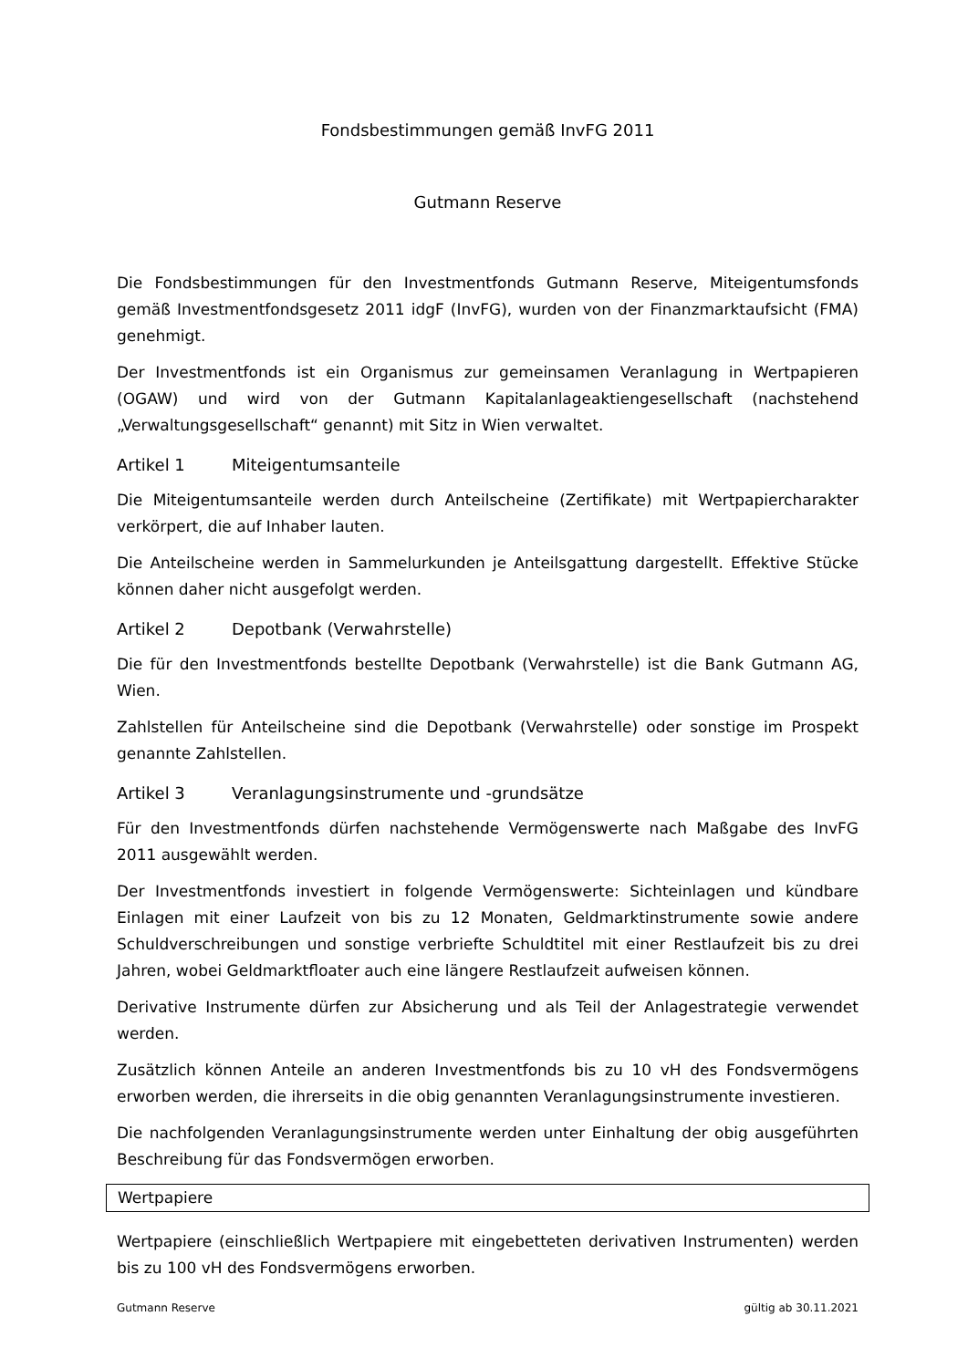Fondsbestimmungen gemäß InvFG 2011
Gutmann Reserve
Die Fondsbestimmungen für den Investmentfonds Gutmann Reserve, Miteigentumsfonds gemäß Investmentfondsgesetz 2011 idgF (InvFG), wurden von der Finanzmarktaufsicht (FMA) genehmigt.
Der Investmentfonds ist ein Organismus zur gemeinsamen Veranlagung in Wertpapieren (OGAW) und wird von der Gutmann Kapitalanlageaktiengesellschaft (nachstehend „Verwaltungsgesellschaft“ genannt) mit Sitz in Wien verwaltet.
Artikel 1 Miteigentumsanteile
Die Miteigentumsanteile werden durch Anteilscheine (Zertifikate) mit Wertpapiercharakter verkörpert, die auf Inhaber lauten.
Die Anteilscheine werden in Sammelurkunden je Anteilsgattung dargestellt. Effektive Stücke können daher nicht ausgefolgt werden.
Artikel 2 Depotbank (Verwahrstelle)
Die für den Investmentfonds bestellte Depotbank (Verwahrstelle) ist die Bank Gutmann AG, Wien.
Zahlstellen für Anteilscheine sind die Depotbank (Verwahrstelle) oder sonstige im Prospekt genannte Zahlstellen.
Artikel 3 Veranlagungsinstrumente und -grundsätze
Für den Investmentfonds dürfen nachstehende Vermögenswerte nach Maßgabe des InvFG 2011 ausgewählt werden.
Der Investmentfonds investiert in folgende Vermögenswerte: Sichteinlagen und kündbare Einlagen mit einer Laufzeit von bis zu 12 Monaten, Geldmarktinstrumente sowie andere Schuldverschreibungen und sonstige verbriefte Schuldtitel mit einer Restlaufzeit bis zu drei Jahren, wobei Geldmarktfloater auch eine längere Restlaufzeit aufweisen können.
Derivative Instrumente dürfen zur Absicherung und als Teil der Anlagestrategie verwendet werden.
Zusätzlich können Anteile an anderen Investmentfonds bis zu 10 vH des Fondsvermögens erworben werden, die ihrerseits in die obig genannten Veranlagungsinstrumente investieren.
Die nachfolgenden Veranlagungsinstrumente werden unter Einhaltung der obig ausgeführten Beschreibung für das Fondsvermögen erworben.
Wertpapiere
Wertpapiere (einschließlich Wertpapiere mit eingebetteten derivativen Instrumenten) werden bis zu 100 vH des Fondsvermögens erworben.
Gutmann Reserve gültig ab 30.11.2021